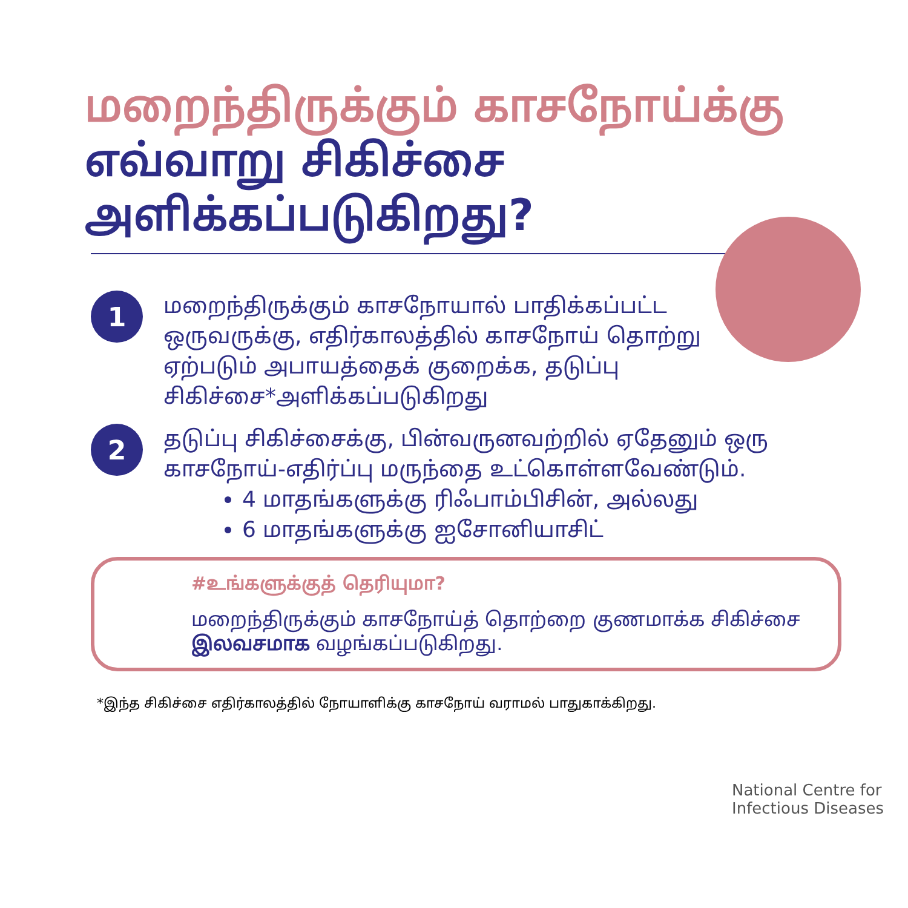மறைந்திருக்கும் காசநோய்க்கு
எவ்வாறு சிகிச்சை
அளிக்கப்படுகிறது?
1
மறைந்திருக்கும் காசநோயால் பாதிக்கப்பட்ட ஒருவருக்கு, எதிர்காலத்தில் காசநோய் தொற்று ஏற்படும் அபாயத்தைக் குறைக்க, தடுப்பு சிகிச்சை*அளிக்கப்படுகிறது
2
தடுப்பு சிகிச்சைக்கு, பின்வருனவற்றில் ஏதேனும் ஒரு காசநோய்-எதிர்ப்பு மருந்தை உட்கொள்ளவேண்டும்.
4 மாதங்களுக்கு ரிஃபாம்பிசின், அல்லது
6 மாதங்களுக்கு ஐசோனியாசிட்
#உங்களுக்குத் தெரியுமா?
மறைந்திருக்கும் காசநோய்த் தொற்றை குணமாக்க சிகிச்சை இலவசமாக வழங்கப்படுகிறது.
*இந்த சிகிச்சை எதிர்காலத்தில் நோயாளிக்கு காசநோய் வராமல் பாதுகாக்கிறது.
National Centre for
Infectious Diseases